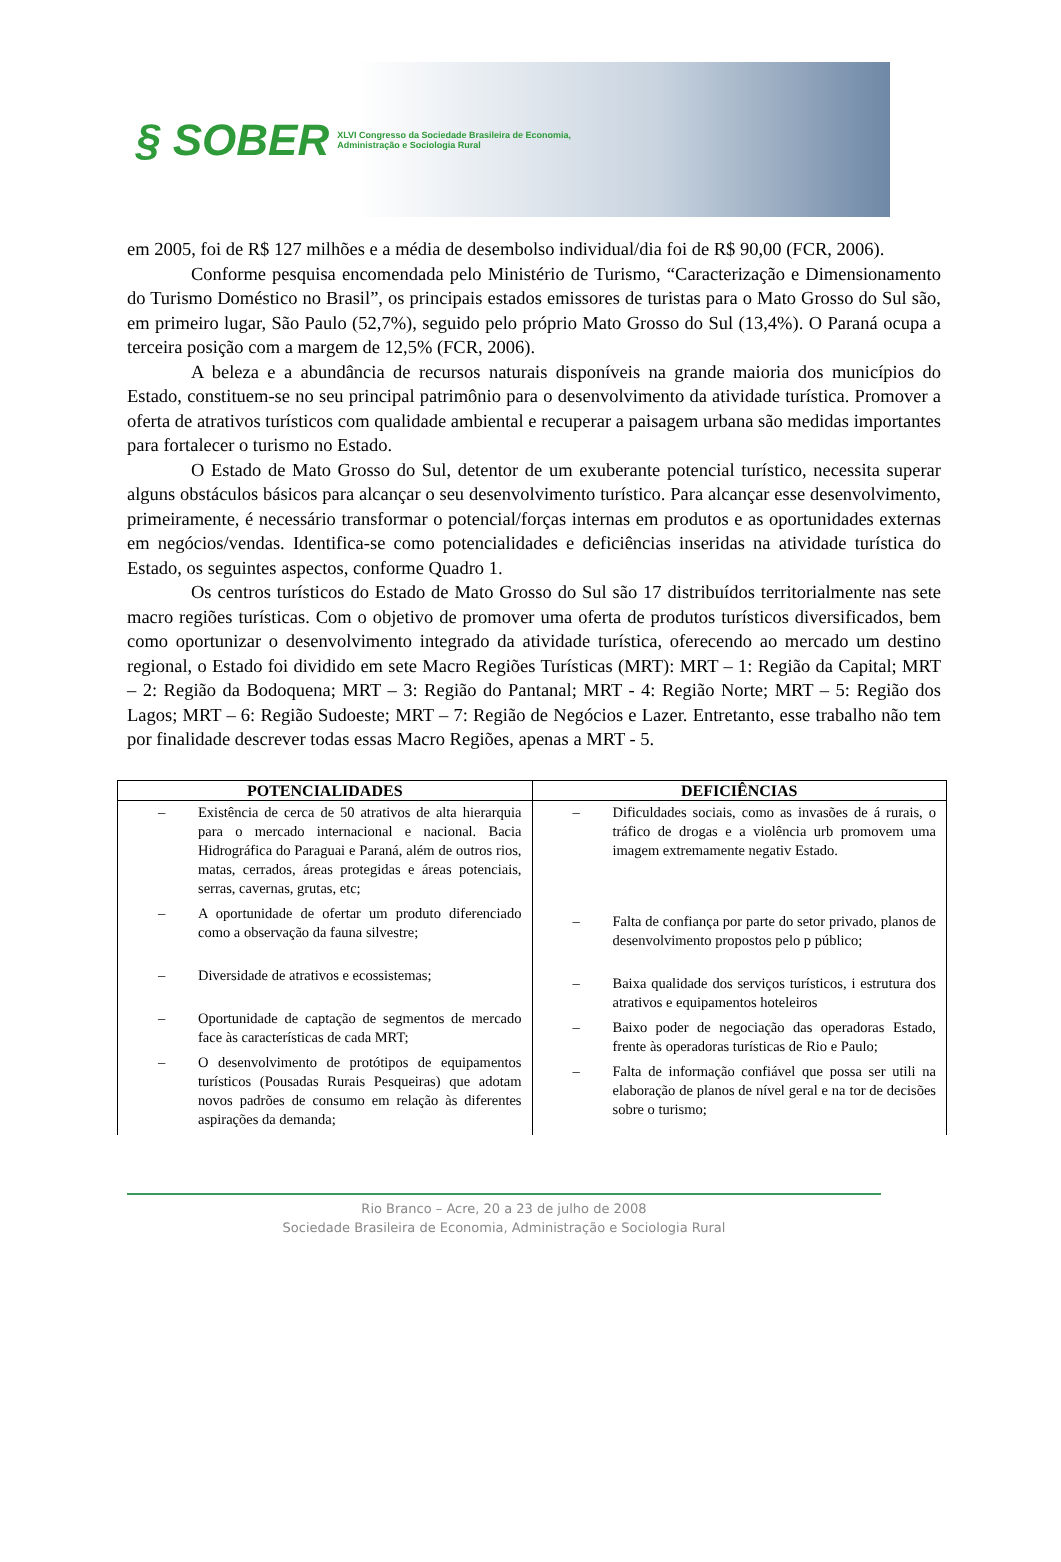§ SOBER XLVI Congresso da Sociedade Brasileira de Economia,
Administração e Sociologia Rural
em 2005, foi de R$ 127 milhões e a média de desembolso individual/dia foi de R$ 90,00 (FCR, 2006).
Conforme pesquisa encomendada pelo Ministério de Turismo, “Caracterização e Dimensionamento do Turismo Doméstico no Brasil”, os principais estados emissores de turistas para o Mato Grosso do Sul são, em primeiro lugar, São Paulo (52,7%), seguido pelo próprio Mato Grosso do Sul (13,4%). O Paraná ocupa a terceira posição com a margem de 12,5% (FCR, 2006).
A beleza e a abundância de recursos naturais disponíveis na grande maioria dos municípios do Estado, constituem-se no seu principal patrimônio para o desenvolvimento da atividade turística. Promover a oferta de atrativos turísticos com qualidade ambiental e recuperar a paisagem urbana são medidas importantes para fortalecer o turismo no Estado.
O Estado de Mato Grosso do Sul, detentor de um exuberante potencial turístico, necessita superar alguns obstáculos básicos para alcançar o seu desenvolvimento turístico. Para alcançar esse desenvolvimento, primeiramente, é necessário transformar o potencial/forças internas em produtos e as oportunidades externas em negócios/vendas. Identifica-se como potencialidades e deficiências inseridas na atividade turística do Estado, os seguintes aspectos, conforme Quadro 1.
Os centros turísticos do Estado de Mato Grosso do Sul são 17 distribuídos territorialmente nas sete macro regiões turísticas. Com o objetivo de promover uma oferta de produtos turísticos diversificados, bem como oportunizar o desenvolvimento integrado da atividade turística, oferecendo ao mercado um destino regional, o Estado foi dividido em sete Macro Regiões Turísticas (MRT): MRT – 1: Região da Capital; MRT – 2: Região da Bodoquena; MRT – 3: Região do Pantanal; MRT - 4: Região Norte; MRT – 5: Região dos Lagos; MRT – 6: Região Sudoeste; MRT – 7: Região de Negócios e Lazer. Entretanto, esse trabalho não tem por finalidade descrever todas essas Macro Regiões, apenas a MRT - 5.
| POTENCIALIDADES | DEFICIÊNCIAS |
| --- | --- |
| – Existência de cerca de 50 atrativos de alta hierarquia para o mercado internacional e nacional. Bacia Hidrográfica do Paraguai e Paraná, além de outros rios, matas, cerrados, áreas protegidas e áreas potenciais, serras, cavernas, grutas, etc; – A oportunidade de ofertar um produto diferenciado como a observação da fauna silvestre; – Diversidade de atrativos e ecossistemas; – Oportunidade de captação de segmentos de mercado face às características de cada MRT; – O desenvolvimento de protótipos de equipamentos turísticos (Pousadas Rurais Pesqueiras) que adotam novos padrões de consumo em relação às diferentes aspirações da demanda; | – Dificuldades sociais, como as invasões de á rurais, o tráfico de drogas e a violência urb promovem uma imagem extremamente negativ Estado. – Falta de confiança por parte do setor privado, planos de desenvolvimento propostos pelo p público; – Baixa qualidade dos serviços turísticos, i estrutura dos atrativos e equipamentos hoteleiros – Baixo poder de negociação das operadoras Estado, frente às operadoras turísticas de Rio e Paulo; – Falta de informação confiável que possa ser utili na elaboração de planos de nível geral e na tor de decisões sobre o turismo; |
Rio Branco – Acre, 20 a 23 de julho de 2008
Sociedade Brasileira de Economia, Administração e Sociologia Rural